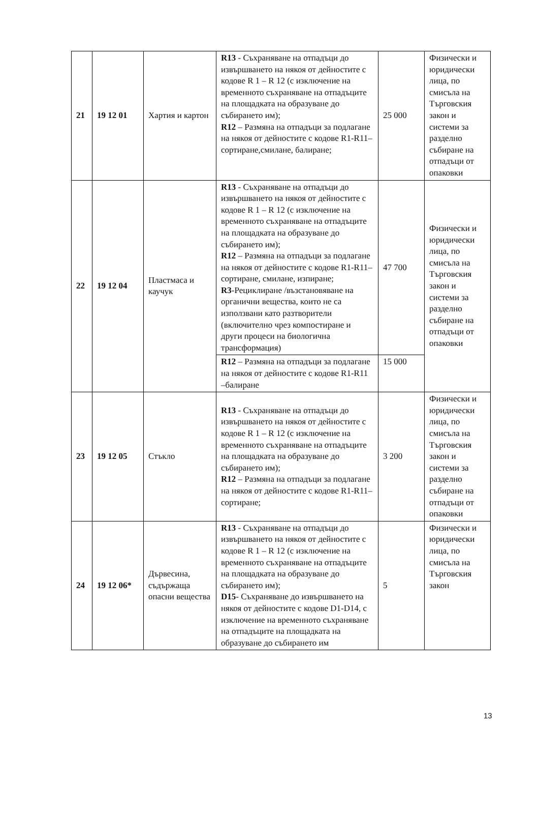| 21 | 19 12 01 | Хартия и картон | R13 - Съхраняване на отпадъци до извършването на някоя от дейностите с кодове R 1 – R 12 (с изключение на временното съхраняване на отпадъците на площадката на образуване до събирането им); R12 – Размяна на отпадъци за подлагане на някоя от дейностите с кодове R1-R11– сортиране,смилане, балиране; | 25 000 | Физически и юридически лица, по смисъла на Търговския закон и системи за разделно събиране на отпадъци от опаковки |
| 22 | 19 12 04 | Пластмаса и каучук | R13 - Съхраняване на отпадъци до извършването на някоя от дейностите с кодове R 1 – R 12 (с изключение на временното съхраняване на отпадъците на площадката на образуване до събирането им); R12 – Размяна на отпадъци за подлагане на някоя от дейностите с кодове R1-R11– сортиране, смилане, изпиране; R3 -Рециклиране /възстановяване на органични вещества, които не са използвани като разтворители (включително чрез компостиране и други процеси на биологична трансформация) | 47 700 | Физически и юридически лица, по смисъла на Търговския закон и системи за разделно събиране на отпадъци от опаковки |
| | | | R12 – Размяна на отпадъци за подлагане на някоя от дейностите с кодове R1-R11 –балиране | 15 000 | |
| 23 | 19 12 05 | Стъкло | R13 - Съхраняване на отпадъци до извършването на някоя от дейностите с кодове R 1 – R 12 (с изключение на временното съхраняване на отпадъците на площадката на образуване до събирането им); R12 – Размяна на отпадъци за подлагане на някоя от дейностите с кодове R1-R11– сортиране; | 3 200 | Физически и юридически лица, по смисъла на Търговския закон и системи за разделно събиране на отпадъци от опаковки |
| 24 | 19 12 06* | Дървесина, съдържаща опасни вещества | R13 - Съхраняване на отпадъци до извършването на някоя от дейностите с кодове R 1 – R 12 (с изключение на временното съхраняване на отпадъците на площадката на образуване до събирането им); D15 - Съхраняване до извършването на някоя от дейностите с кодове D1-D14, с изключение на временното съхраняване на отпадъците на площадката на образуване до събирането им | 5 | Физически и юридически лица, по смисъла на Търговския закон |
13